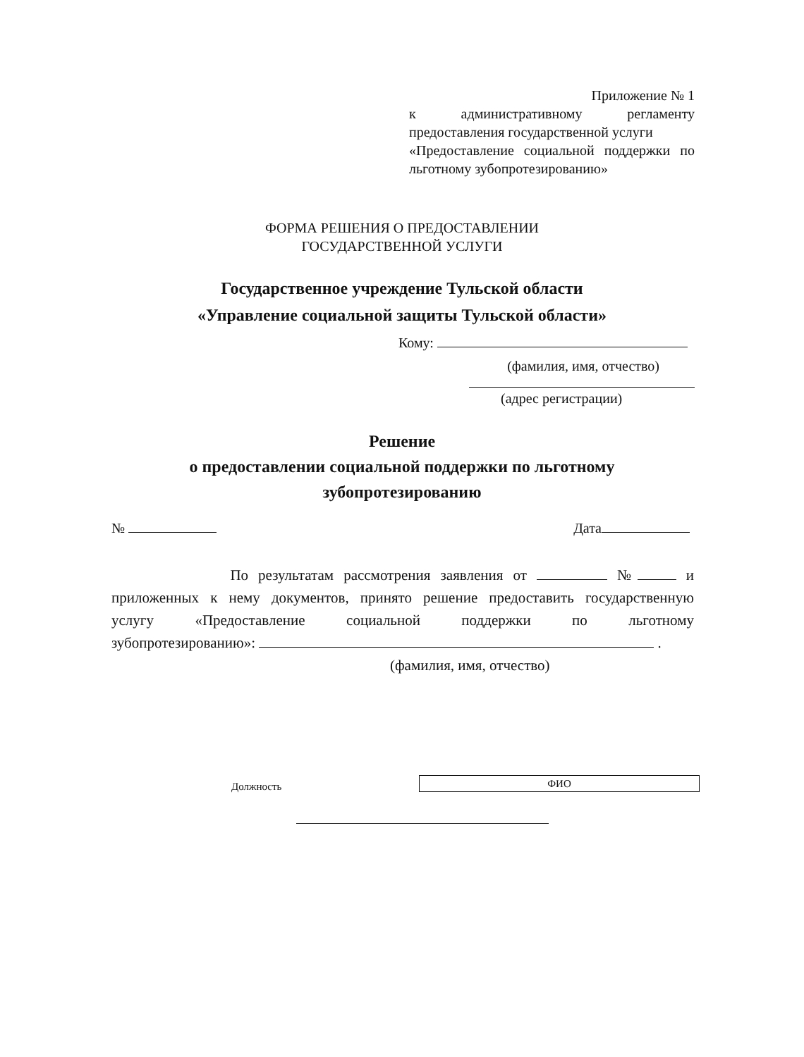Приложение № 1
к административному регламенту
предоставления государственной услуги
«Предоставление социальной поддержки по
льготному зубопротезированию»
ФОРМА РЕШЕНИЯ О ПРЕДОСТАВЛЕНИИ
ГОСУДАРСТВЕННОЙ УСЛУГИ
Государственное учреждение Тульской области
«Управление социальной защиты Тульской области»
Кому:
(фамилия, имя, отчество)
(адрес регистрации)
Решение
о предоставлении социальной поддержки по льготному
зубопротезированию
№ Дата
По результатам рассмотрения заявления от № и
приложенных к нему документов, принято решение предоставить государственную
услугу «Предоставление социальной поддержки по льготному
зубопротезированию»: .
(фамилия, имя, отчество)
Должность ФИО